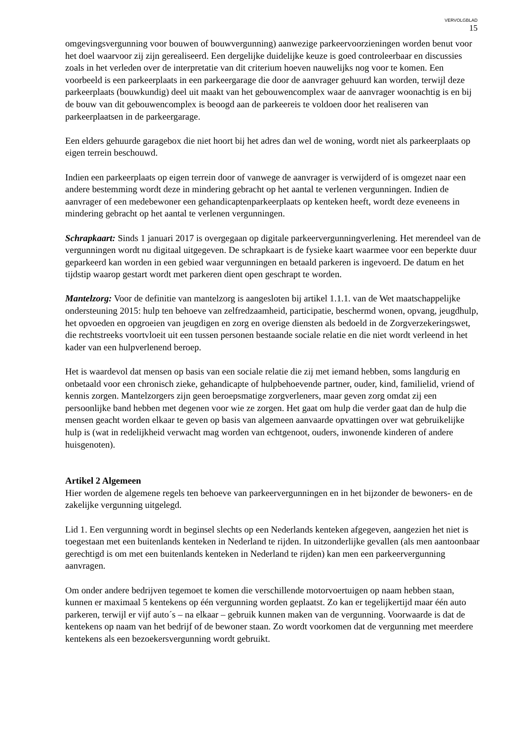VERVOLGBLAD
15
omgevingsvergunning voor bouwen of bouwvergunning) aanwezige parkeervoorzieningen worden benut voor het doel waarvoor zij zijn gerealiseerd. Een dergelijke duidelijke keuze is goed controleerbaar en discussies zoals in het verleden over de interpretatie van dit criterium hoeven nauwelijks nog voor te komen. Een voorbeeld is een parkeerplaats in een parkeergarage die door de aanvrager gehuurd kan worden, terwijl deze parkeerplaats (bouwkundig) deel uit maakt van het gebouwencomplex waar de aanvrager woonachtig is en bij de bouw van dit gebouwencomplex is beoogd aan de parkeereis te voldoen door het realiseren van parkeerplaatsen in de parkeergarage.
Een elders gehuurde garagebox die niet hoort bij het adres dan wel de woning, wordt niet als parkeerplaats op eigen terrein beschouwd.
Indien een parkeerplaats op eigen terrein door of vanwege de aanvrager is verwijderd of is omgezet naar een andere bestemming wordt deze in mindering gebracht op het aantal te verlenen vergunningen. Indien de aanvrager of een medebewoner een gehandicaptenparkeerplaats op kenteken heeft, wordt deze eveneens in mindering gebracht op het aantal te verlenen vergunningen.
Schrapkaart: Sinds 1 januari 2017 is overgegaan op digitale parkeervergunningverlening. Het merendeel van de vergunningen wordt nu digitaal uitgegeven. De schrapkaart is de fysieke kaart waarmee voor een beperkte duur geparkeerd kan worden in een gebied waar vergunningen en betaald parkeren is ingevoerd. De datum en het tijdstip waarop gestart wordt met parkeren dient open geschrapt te worden.
Mantelzorg: Voor de definitie van mantelzorg is aangesloten bij artikel 1.1.1. van de Wet maatschappelijke ondersteuning 2015: hulp ten behoeve van zelfredzaamheid, participatie, beschermd wonen, opvang, jeugdhulp, het opvoeden en opgroeien van jeugdigen en zorg en overige diensten als bedoeld in de Zorgverzekeringswet, die rechtstreeks voortvloeit uit een tussen personen bestaande sociale relatie en die niet wordt verleend in het kader van een hulpverlenend beroep.
Het is waardevol dat mensen op basis van een sociale relatie die zij met iemand hebben, soms langdurig en onbetaald voor een chronisch zieke, gehandicapte of hulpbehoevende partner, ouder, kind, familielid, vriend of kennis zorgen. Mantelzorgers zijn geen beroepsmatige zorgverleners, maar geven zorg omdat zij een persoonlijke band hebben met degenen voor wie ze zorgen. Het gaat om hulp die verder gaat dan de hulp die mensen geacht worden elkaar te geven op basis van algemeen aanvaarde opvattingen over wat gebruikelijke hulp is (wat in redelijkheid verwacht mag worden van echtgenoot, ouders, inwonende kinderen of andere huisgenoten).
Artikel 2 Algemeen
Hier worden de algemene regels ten behoeve van parkeervergunningen en in het bijzonder de bewoners- en de zakelijke vergunning uitgelegd.
Lid 1. Een vergunning wordt in beginsel slechts op een Nederlands kenteken afgegeven, aangezien het niet is toegestaan met een buitenlands kenteken in Nederland te rijden. In uitzonderlijke gevallen (als men aantoonbaar gerechtigd is om met een buitenlands kenteken in Nederland te rijden) kan men een parkeervergunning aanvragen.
Om onder andere bedrijven tegemoet te komen die verschillende motorvoertuigen op naam hebben staan, kunnen er maximaal 5 kentekens op één vergunning worden geplaatst. Zo kan er tegelijkertijd maar één auto parkeren, terwijl er vijf auto´s – na elkaar – gebruik kunnen maken van de vergunning. Voorwaarde is dat de kentekens op naam van het bedrijf of de bewoner staan. Zo wordt voorkomen dat de vergunning met meerdere kentekens als een bezoekersvergunning wordt gebruikt.